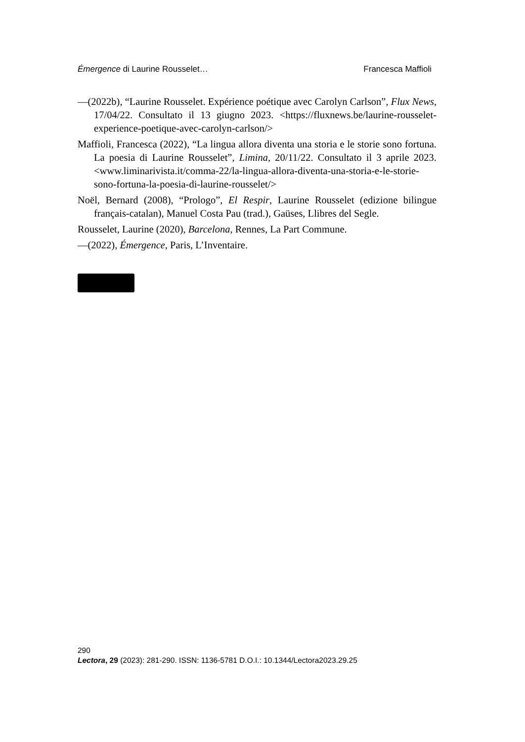Émergence di Laurine Rousselet… Francesca Maffioli
—(2022b), “Laurine Rousselet. Expérience poétique avec Carolyn Carlson”, Flux News, 17/04/22. Consultato il 13 giugno 2023. <https://fluxnews.be/laurine-rousselet-experience-poetique-avec-carolyn-carlson/>
Maffioli, Francesca (2022), “La lingua allora diventa una storia e le storie sono fortuna. La poesia di Laurine Rousselet”, Limina, 20/11/22. Consultato il 3 aprile 2023. <www.liminarivista.it/comma-22/la-lingua-allora-diventa-una-storia-e-le-storie-sono-fortuna-la-poesia-di-laurine-rousselet/>
Noël, Bernard (2008), “Prologo”, El Respir, Laurine Rousselet (edizione bilingue français-catalan), Manuel Costa Pau (trad.), Gaüses, Llibres del Segle.
Rousselet, Laurine (2020), Barcelona, Rennes, La Part Commune.
—(2022), Émergence, Paris, L’Inventaire.
290
Lectora, 29 (2023): 281-290. ISSN: 1136-5781 D.O.I.: 10.1344/Lectora2023.29.25